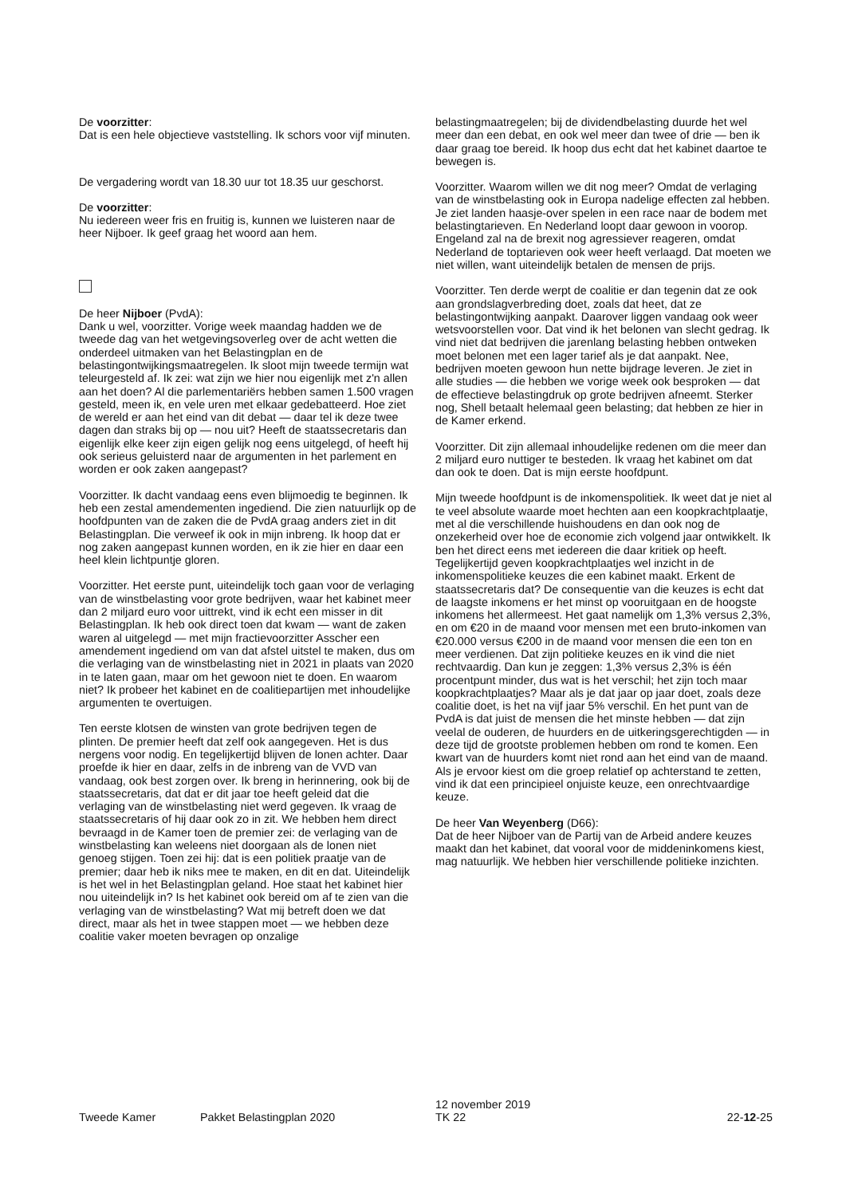De voorzitter:
Dat is een hele objectieve vaststelling. Ik schors voor vijf minuten.
De vergadering wordt van 18.30 uur tot 18.35 uur geschorst.
De voorzitter:
Nu iedereen weer fris en fruitig is, kunnen we luisteren naar de heer Nijboer. Ik geef graag het woord aan hem.
De heer Nijboer (PvdA):
Dank u wel, voorzitter. Vorige week maandag hadden we de tweede dag van het wetgevingsoverleg over de acht wetten die onderdeel uitmaken van het Belastingplan en de belastingontwijkingsmaatregelen. Ik sloot mijn tweede termijn wat teleurgesteld af. Ik zei: wat zijn we hier nou eigenlijk met z'n allen aan het doen? Al die parlementariërs hebben samen 1.500 vragen gesteld, meen ik, en vele uren met elkaar gedebatteerd. Hoe ziet de wereld er aan het eind van dit debat — daar tel ik deze twee dagen dan straks bij op — nou uit? Heeft de staatssecretaris dan eigenlijk elke keer zijn eigen gelijk nog eens uitgelegd, of heeft hij ook serieus geluisterd naar de argumenten in het parlement en worden er ook zaken aangepast?
Voorzitter. Ik dacht vandaag eens even blijmoedig te beginnen. Ik heb een zestal amendementen ingediend. Die zien natuurlijk op de hoofdpunten van de zaken die de PvdA graag anders ziet in dit Belastingplan. Die verweef ik ook in mijn inbreng. Ik hoop dat er nog zaken aangepast kunnen worden, en ik zie hier en daar een heel klein lichtpuntje gloren.
Voorzitter. Het eerste punt, uiteindelijk toch gaan voor de verlaging van de winstbelasting voor grote bedrijven, waar het kabinet meer dan 2 miljard euro voor uittrekt, vind ik echt een misser in dit Belastingplan. Ik heb ook direct toen dat kwam — want de zaken waren al uitgelegd — met mijn fractievoorzitter Asscher een amendement ingediend om van dat afstel uitstel te maken, dus om die verlaging van de winstbelasting niet in 2021 in plaats van 2020 in te laten gaan, maar om het gewoon niet te doen. En waarom niet? Ik probeer het kabinet en de coalitiepartijen met inhoudelijke argumenten te overtuigen.
Ten eerste klotsen de winsten van grote bedrijven tegen de plinten. De premier heeft dat zelf ook aangegeven. Het is dus nergens voor nodig. En tegelijkertijd blijven de lonen achter. Daar proefde ik hier en daar, zelfs in de inbreng van de VVD van vandaag, ook best zorgen over. Ik breng in herinnering, ook bij de staatssecretaris, dat dat er dit jaar toe heeft geleid dat die verlaging van de winstbelasting niet werd gegeven. Ik vraag de staatssecretaris of hij daar ook zo in zit. We hebben hem direct bevraagd in de Kamer toen de premier zei: de verlaging van de winstbelasting kan weleens niet doorgaan als de lonen niet genoeg stijgen. Toen zei hij: dat is een politiek praatje van de premier; daar heb ik niks mee te maken, en dit en dat. Uiteindelijk is het wel in het Belastingplan geland. Hoe staat het kabinet hier nou uiteindelijk in? Is het kabinet ook bereid om af te zien van die verlaging van de winstbelasting? Wat mij betreft doen we dat direct, maar als het in twee stappen moet — we hebben deze coalitie vaker moeten bevragen op onzalige
belastingmaatregelen; bij de dividendbelasting duurde het wel meer dan een debat, en ook wel meer dan twee of drie — ben ik daar graag toe bereid. Ik hoop dus echt dat het kabinet daartoe te bewegen is.
Voorzitter. Waarom willen we dit nog meer? Omdat de verlaging van de winstbelasting ook in Europa nadelige effecten zal hebben. Je ziet landen haasje-over spelen in een race naar de bodem met belastingtarieven. En Nederland loopt daar gewoon in voorop. Engeland zal na de brexit nog agressiever reageren, omdat Nederland de toptarieven ook weer heeft verlaagd. Dat moeten we niet willen, want uiteindelijk betalen de mensen de prijs.
Voorzitter. Ten derde werpt de coalitie er dan tegenin dat ze ook aan grondslagverbreding doet, zoals dat heet, dat ze belastingontwijking aanpakt. Daarover liggen vandaag ook weer wetsvoorstellen voor. Dat vind ik het belonen van slecht gedrag. Ik vind niet dat bedrijven die jarenlang belasting hebben ontweken moet belonen met een lager tarief als je dat aanpakt. Nee, bedrijven moeten gewoon hun nette bijdrage leveren. Je ziet in alle studies — die hebben we vorige week ook besproken — dat de effectieve belastingdruk op grote bedrijven afneemt. Sterker nog, Shell betaalt helemaal geen belasting; dat hebben ze hier in de Kamer erkend.
Voorzitter. Dit zijn allemaal inhoudelijke redenen om die meer dan 2 miljard euro nuttiger te besteden. Ik vraag het kabinet om dat dan ook te doen. Dat is mijn eerste hoofdpunt.
Mijn tweede hoofdpunt is de inkomenspolitiek. Ik weet dat je niet al te veel absolute waarde moet hechten aan een koopkrachtplaatje, met al die verschillende huishoudens en dan ook nog de onzekerheid over hoe de economie zich volgend jaar ontwikkelt. Ik ben het direct eens met iedereen die daar kritiek op heeft. Tegelijkertijd geven koopkrachtplaatjes wel inzicht in de inkomenspolitieke keuzes die een kabinet maakt. Erkent de staatssecretaris dat? De consequentie van die keuzes is echt dat de laagste inkomens er het minst op vooruitgaan en de hoogste inkomens het allermeest. Het gaat namelijk om 1,3% versus 2,3%, en om €20 in de maand voor mensen met een bruto-inkomen van €20.000 versus €200 in de maand voor mensen die een ton en meer verdienen. Dat zijn politieke keuzes en ik vind die niet rechtvaardig. Dan kun je zeggen: 1,3% versus 2,3% is één procentpunt minder, dus wat is het verschil; het zijn toch maar koopkrachtplaatjes? Maar als je dat jaar op jaar doet, zoals deze coalitie doet, is het na vijf jaar 5% verschil. En het punt van de PvdA is dat juist de mensen die het minste hebben — dat zijn veelal de ouderen, de huurders en de uitkeringsgerechtigden — in deze tijd de grootste problemen hebben om rond te komen. Een kwart van de huurders komt niet rond aan het eind van de maand. Als je ervoor kiest om die groep relatief op achterstand te zetten, vind ik dat een principieel onjuiste keuze, een onrechtvaardige keuze.
De heer Van Weyenberg (D66):
Dat de heer Nijboer van de Partij van de Arbeid andere keuzes maakt dan het kabinet, dat vooral voor de middeninkomens kiest, mag natuurlijk. We hebben hier verschillende politieke inzichten.
Tweede Kamer
Pakket Belastingplan 2020
12 november 2019
TK 22
22-12-25